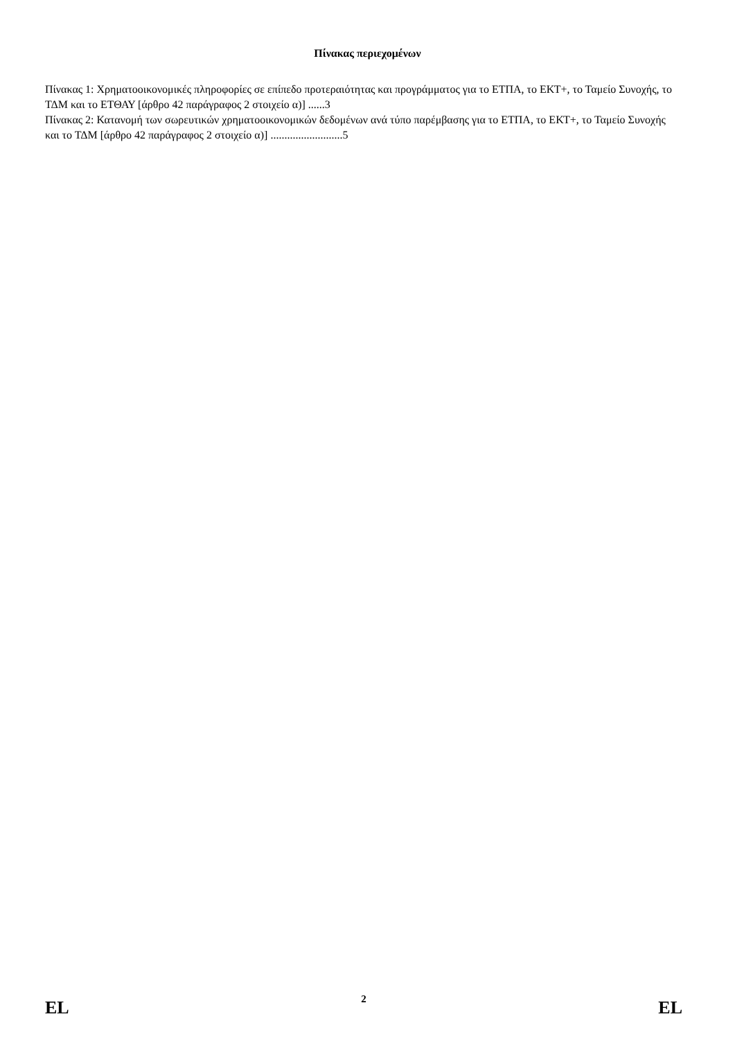Πίνακας περιεχομένων
Πίνακας 1: Χρηματοοικονομικές πληροφορίες σε επίπεδο προτεραιότητας και προγράμματος για το ΕΤΠΑ, το ΕΚΤ+, το Ταμείο Συνοχής, το ΤΔΜ και το ΕΤΘΑΥ [άρθρο 42 παράγραφος 2 στοιχείο α)] ......3
Πίνακας 2: Κατανομή των σωρευτικών χρηματοοικονομικών δεδομένων ανά τύπο παρέμβασης για το ΕΤΠΑ, το ΕΚΤ+, το Ταμείο Συνοχής και το ΤΔΜ [άρθρο 42 παράγραφος 2 στοιχείο α)] ..........................5
EL 2 EL